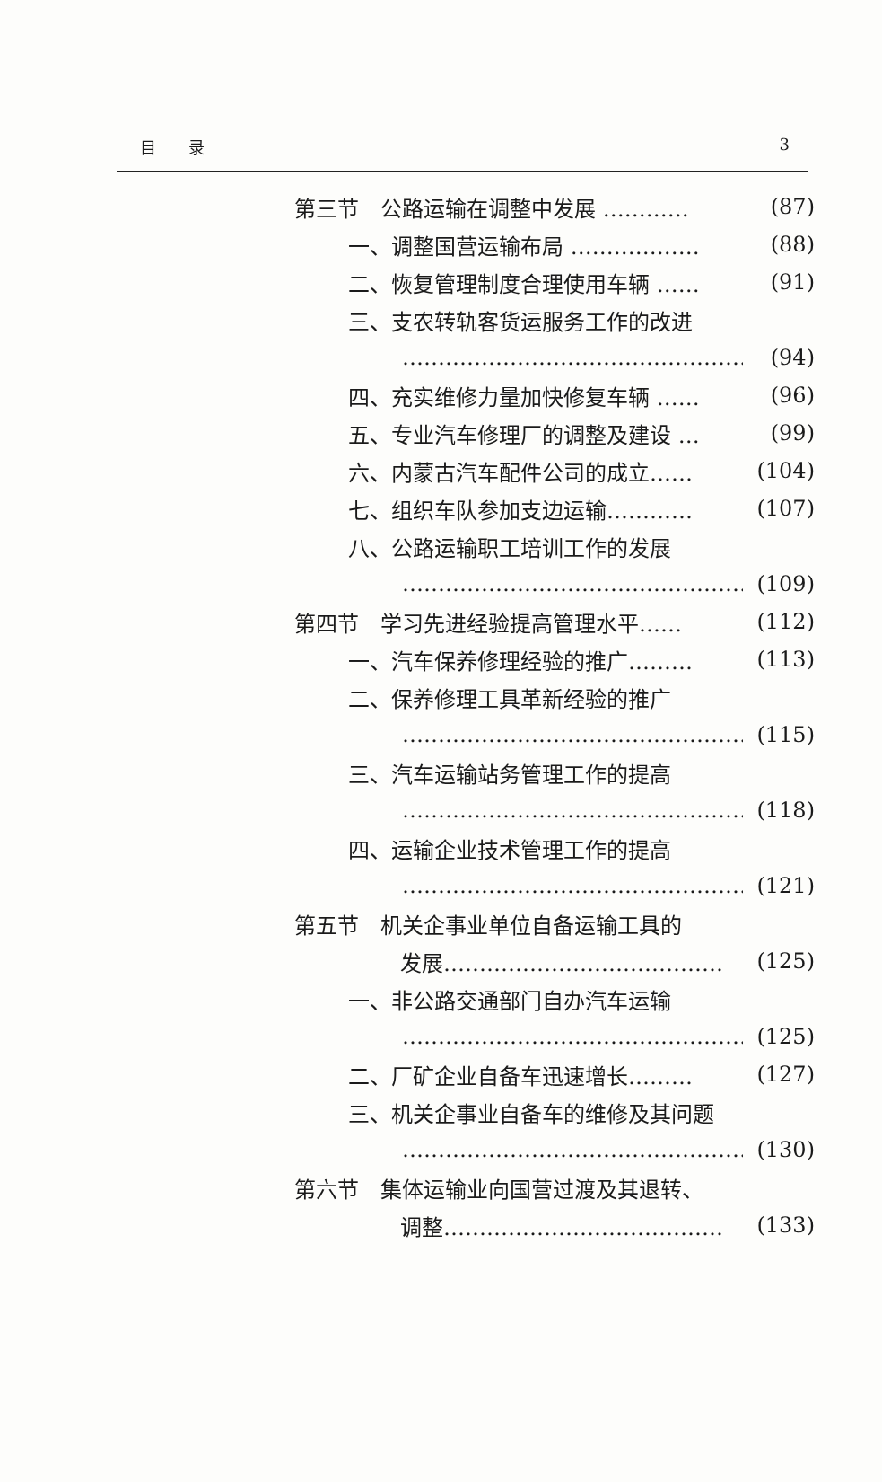目　　录 3
第三节　公路运输在调整中发展 ………… (87)
一、调整国营运输布局 ……………… (88)
二、恢复管理制度合理使用车辆 …… (91)
三、支农转轨客货运服务工作的改进
…………………………………………… (94)
四、充实维修力量加快修复车辆 …… (96)
五、专业汽车修理厂的调整及建设 … (99)
六、内蒙古汽车配件公司的成立…… (104)
七、组织车队参加支边运输………… (107)
八、公路运输职工培训工作的发展
…………………………………………… (109)
第四节　学习先进经验提高管理水平…… (112)
一、汽车保养修理经验的推广……… (113)
二、保养修理工具革新经验的推广
…………………………………………… (115)
三、汽车运输站务管理工作的提高
…………………………………………… (118)
四、运输企业技术管理工作的提高
…………………………………………… (121)
第五节　机关企事业单位自备运输工具的
发展………………………………… (125)
一、非公路交通部门自办汽车运输
…………………………………………… (125)
二、厂矿企业自备车迅速增长……… (127)
三、机关企事业自备车的维修及其问题
…………………………………………… (130)
第六节　集体运输业向国营过渡及其退转、
调整………………………………… (133)